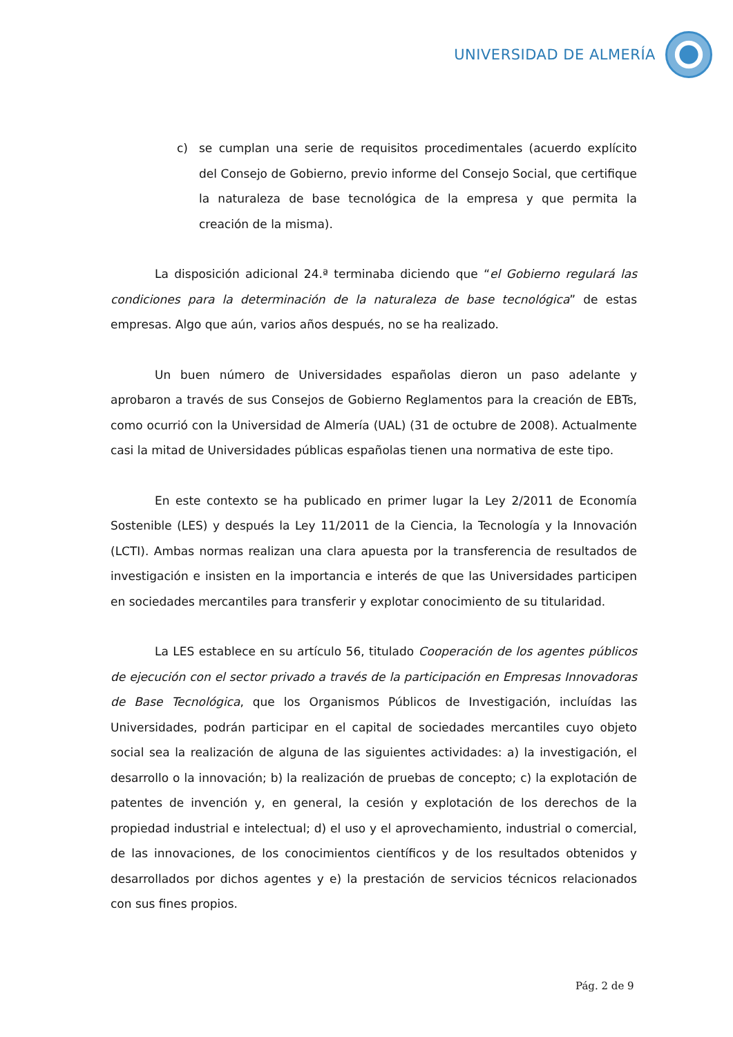UNIVERSIDAD DE ALMERÍA
c) se cumplan una serie de requisitos procedimentales (acuerdo explícito del Consejo de Gobierno, previo informe del Consejo Social, que certifique la naturaleza de base tecnológica de la empresa y que permita la creación de la misma).
La disposición adicional 24.ª terminaba diciendo que “el Gobierno regulará las condiciones para la determinación de la naturaleza de base tecnológica” de estas empresas. Algo que aún, varios años después, no se ha realizado.
Un buen número de Universidades españolas dieron un paso adelante y aprobaron a través de sus Consejos de Gobierno Reglamentos para la creación de EBTs, como ocurrió con la Universidad de Almería (UAL) (31 de octubre de 2008). Actualmente casi la mitad de Universidades públicas españolas tienen una normativa de este tipo.
En este contexto se ha publicado en primer lugar la Ley 2/2011 de Economía Sostenible (LES) y después la Ley 11/2011 de la Ciencia, la Tecnología y la Innovación (LCTI). Ambas normas realizan una clara apuesta por la transferencia de resultados de investigación e insisten en la importancia e interés de que las Universidades participen en sociedades mercantiles para transferir y explotar conocimiento de su titularidad.
La LES establece en su artículo 56, titulado Cooperación de los agentes públicos de ejecución con el sector privado a través de la participación en Empresas Innovadoras de Base Tecnológica, que los Organismos Públicos de Investigación, incluídas las Universidades, podrán participar en el capital de sociedades mercantiles cuyo objeto social sea la realización de alguna de las siguientes actividades: a) la investigación, el desarrollo o la innovación; b) la realización de pruebas de concepto; c) la explotación de patentes de invención y, en general, la cesión y explotación de los derechos de la propiedad industrial e intelectual; d) el uso y el aprovechamiento, industrial o comercial, de las innovaciones, de los conocimientos científicos y de los resultados obtenidos y desarrollados por dichos agentes y e) la prestación de servicios técnicos relacionados con sus fines propios.
Pág. 2 de 9